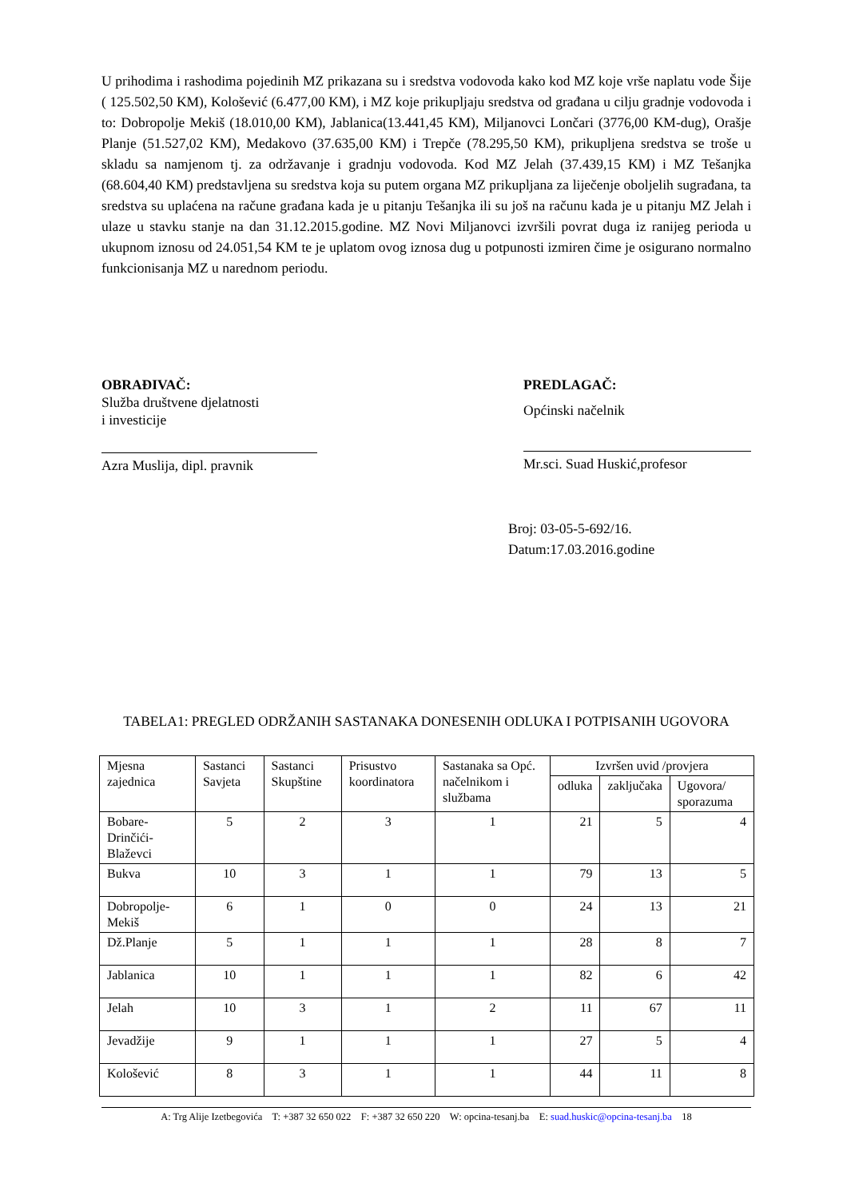U prihodima i rashodima pojedinih MZ prikazana su i sredstva vodovoda kako kod MZ koje vrše naplatu vode Šije ( 125.502,50 KM), Kološević (6.477,00 KM), i MZ koje prikupljaju sredstva od građana u cilju gradnje vodovoda i to: Dobropolje Mekiš (18.010,00 KM), Jablanica(13.441,45 KM), Miljanovci Lončari (3776,00 KM-dug), Orašje Planje (51.527,02 KM), Medakovo (37.635,00 KM) i Trepče (78.295,50 KM), prikupljena sredstva se troše u skladu sa namjenom tj. za održavanje i gradnju vodovoda. Kod MZ Jelah (37.439,15 KM) i MZ Tešanjka (68.604,40 KM) predstavljena su sredstva koja su putem organa MZ prikupljana za liječenje oboljelih sugrađana, ta sredstva su uplaćena na račune građana kada je u pitanju Tešanjka ili su još na računu kada je u pitanju MZ Jelah i ulaze u stavku stanje na dan 31.12.2015.godine. MZ Novi Miljanovci izvršili povrat duga iz ranijeg perioda u ukupnom iznosu od 24.051,54 KM te je uplatom ovog iznosa dug u potpunosti izmiren čime je osigurano normalno funkcionisanja MZ u narednom periodu.
OBRAĐIVAČ:
Služba društvene djelatnosti
i investicije
Azra Muslija, dipl. pravnik
PREDLAGAČ:
Općinski načelnik
Mr.sci. Suad Huskić,profesor
Broj: 03-05-5-692/16.
Datum:17.03.2016.godine
TABELA1: PREGLED ODRŽANIH SASTANAKA DONESENIH ODLUKA I POTPISANIH UGOVORA
| Mjesna zajednica | Sastanci Savjeta | Sastanci Skupštine | Prisustvo koordinatora | Sastanaka sa Opć. načelnikom i službama | Izvršen uvid /provjera | | |
| --- | --- | --- | --- | --- | --- | --- | --- |
| | | | | | odluka | zaključaka | Ugovora/ sporazuma |
| Bobare-Drinčići-Blaževci | 5 | 2 | 3 | 1 | 21 | 5 | 4 |
| Bukva | 10 | 3 | 1 | 1 | 79 | 13 | 5 |
| Dobropolje-Mekiš | 6 | 1 | 0 | 0 | 24 | 13 | 21 |
| Dž.Planje | 5 | 1 | 1 | 1 | 28 | 8 | 7 |
| Jablanica | 10 | 1 | 1 | 1 | 82 | 6 | 42 |
| Jelah | 10 | 3 | 1 | 2 | 11 | 67 | 11 |
| Jevadžije | 9 | 1 | 1 | 1 | 27 | 5 | 4 |
| Kološević | 8 | 3 | 1 | 1 | 44 | 11 | 8 |
A: Trg Alije Izetbegovića T: +387 32 650 022 F: +387 32 650 220 W: opcina-tesanj.ba E: suad.huskic@opcina-tesanj.ba 18